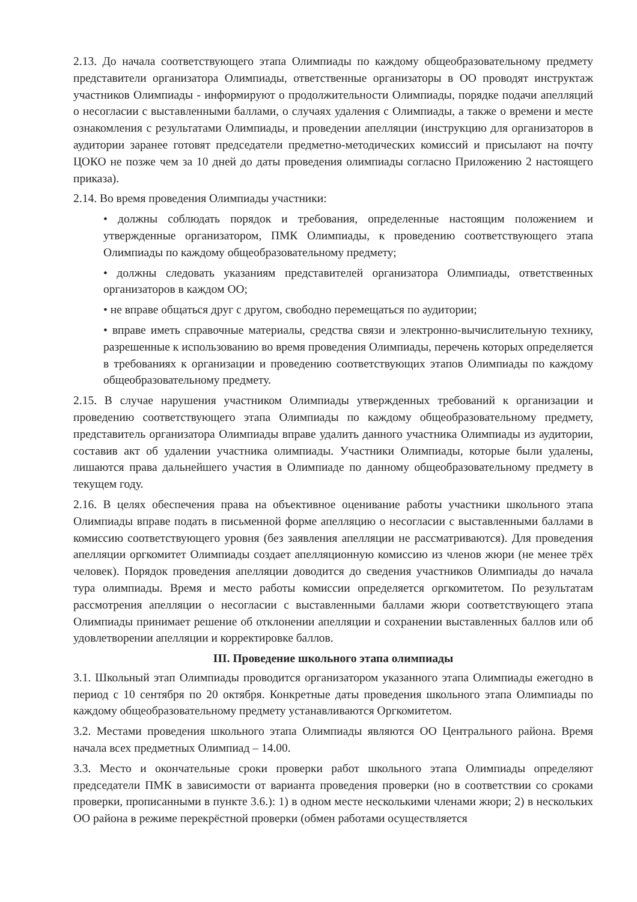2.13. До начала соответствующего этапа Олимпиады по каждому общеобразовательному предмету представители организатора Олимпиады, ответственные организаторы в ОО проводят инструктаж участников Олимпиады - информируют о продолжительности Олимпиады, порядке подачи апелляций о несогласии с выставленными баллами, о случаях удаления с Олимпиады, а также о времени и месте ознакомления с результатами Олимпиады, и проведении апелляции (инструкцию для организаторов в аудитории заранее готовят председатели предметно-методических комиссий и присылают на почту ЦОКО не позже чем за 10 дней до даты проведения олимпиады согласно Приложению 2 настоящего приказа).
2.14. Во время проведения Олимпиады участники:
• должны соблюдать порядок и требования, определенные настоящим положением и утвержденные организатором, ПМК Олимпиады, к проведению соответствующего этапа Олимпиады по каждому общеобразовательному предмету;
• должны следовать указаниям представителей организатора Олимпиады, ответственных организаторов в каждом ОО;
• не вправе общаться друг с другом, свободно перемещаться по аудитории;
• вправе иметь справочные материалы, средства связи и электронно-вычислительную технику, разрешенные к использованию во время проведения Олимпиады, перечень которых определяется в требованиях к организации и проведению соответствующих этапов Олимпиады по каждому общеобразовательному предмету.
2.15. В случае нарушения участником Олимпиады утвержденных требований к организации и проведению соответствующего этапа Олимпиады по каждому общеобразовательному предмету, представитель организатора Олимпиады вправе удалить данного участника Олимпиады из аудитории, составив акт об удалении участника олимпиады. Участники Олимпиады, которые были удалены, лишаются права дальнейшего участия в Олимпиаде по данному общеобразовательному предмету в текущем году.
2.16. В целях обеспечения права на объективное оценивание работы участники школьного этапа Олимпиады вправе подать в письменной форме апелляцию о несогласии с выставленными баллами в комиссию соответствующего уровня (без заявления апелляции не рассматриваются). Для проведения апелляции оргкомитет Олимпиады создает апелляционную комиссию из членов жюри (не менее трёх человек). Порядок проведения апелляции доводится до сведения участников Олимпиады до начала тура олимпиады. Время и место работы комиссии определяется оргкомитетом. По результатам рассмотрения апелляции о несогласии с выставленными баллами жюри соответствующего этапа Олимпиады принимает решение об отклонении апелляции и сохранении выставленных баллов или об удовлетворении апелляции и корректировке баллов.
III. Проведение школьного этапа олимпиады
3.1. Школьный этап Олимпиады проводится организатором указанного этапа Олимпиады ежегодно в период с 10 сентября по 20 октября. Конкретные даты проведения школьного этапа Олимпиады по каждому общеобразовательному предмету устанавливаются Оргкомитетом.
3.2. Местами проведения школьного этапа Олимпиады являются ОО Центрального района. Время начала всех предметных Олимпиад – 14.00.
3.3. Место и окончательные сроки проверки работ школьного этапа Олимпиады определяют председатели ПМК в зависимости от варианта проведения проверки (но в соответствии со сроками проверки, прописанными в пункте 3.6.): 1) в одном месте несколькими членами жюри; 2) в нескольких ОО района в режиме перекрёстной проверки (обмен работами осуществляется